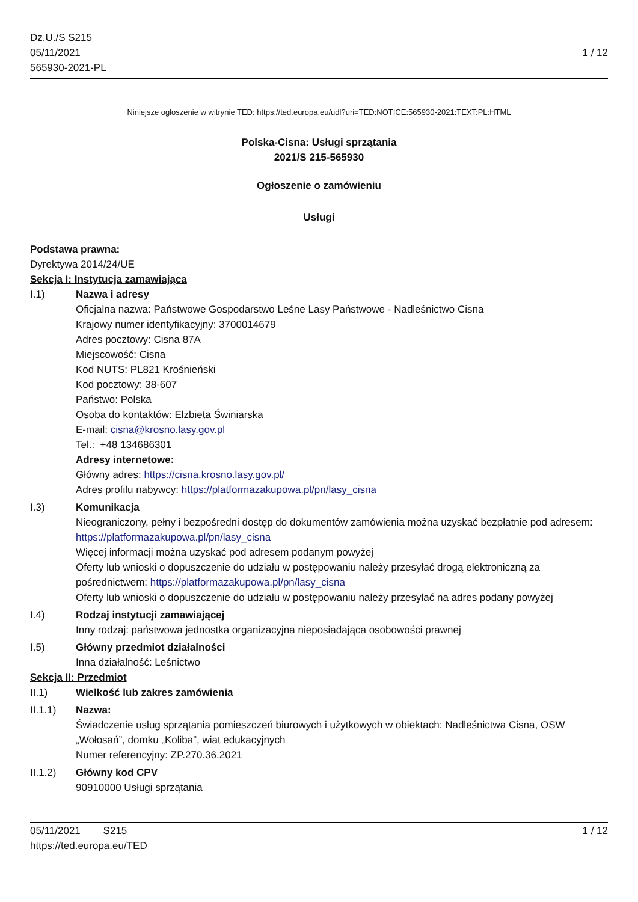Dz.U./S S215
05/11/2021
565930-2021-PL
1 / 12
Niniejsze ogłoszenie w witrynie TED: https://ted.europa.eu/udl?uri=TED:NOTICE:565930-2021:TEXT:PL:HTML
Polska-Cisna: Usługi sprzątania
2021/S 215-565930
Ogłoszenie o zamówieniu
Usługi
Podstawa prawna:
Dyrektywa 2014/24/UE
Sekcja I: Instytucja zamawiająca
I.1) Nazwa i adresy
Oficjalna nazwa: Państwowe Gospodarstwo Leśne Lasy Państwowe - Nadleśnictwo Cisna
Krajowy numer identyfikacyjny: 3700014679
Adres pocztowy: Cisna 87A
Miejscowość: Cisna
Kod NUTS: PL821 Krośnieński
Kod pocztowy: 38-607
Państwo: Polska
Osoba do kontaktów: Elżbieta Świniarska
E-mail: cisna@krosno.lasy.gov.pl
Tel.: +48 134686301
Adresy internetowe:
Główny adres: https://cisna.krosno.lasy.gov.pl/
Adres profilu nabywcy: https://platformazakupowa.pl/pn/lasy_cisna
I.3) Komunikacja
Nieograniczony, pełny i bezpośredni dostęp do dokumentów zamówienia można uzyskać bezpłatnie pod adresem: https://platformazakupowa.pl/pn/lasy_cisna
Więcej informacji można uzyskać pod adresem podanym powyżej
Oferty lub wnioski o dopuszczenie do udziału w postępowaniu należy przesyłać drogą elektroniczną za pośrednictwem: https://platformazakupowa.pl/pn/lasy_cisna
Oferty lub wnioski o dopuszczenie do udziału w postępowaniu należy przesyłać na adres podany powyżej
I.4) Rodzaj instytucji zamawiającej
Inny rodzaj: państwowa jednostka organizacyjna nieposiadająca osobowości prawnej
I.5) Główny przedmiot działalności
Inna działalność: Leśnictwo
Sekcja II: Przedmiot
II.1) Wielkość lub zakres zamówienia
II.1.1) Nazwa:
Świadczenie usług sprzątania pomieszczeń biurowych i użytkowych w obiektach: Nadleśnictwa Cisna, OSW „Wołosań”, domku „Koliba”, wiat edukacyjnych
Numer referencyjny: ZP.270.36.2021
II.1.2) Główny kod CPV
90910000 Usługi sprzątania
05/11/2021 S215 1 / 12
https://ted.europa.eu/TED